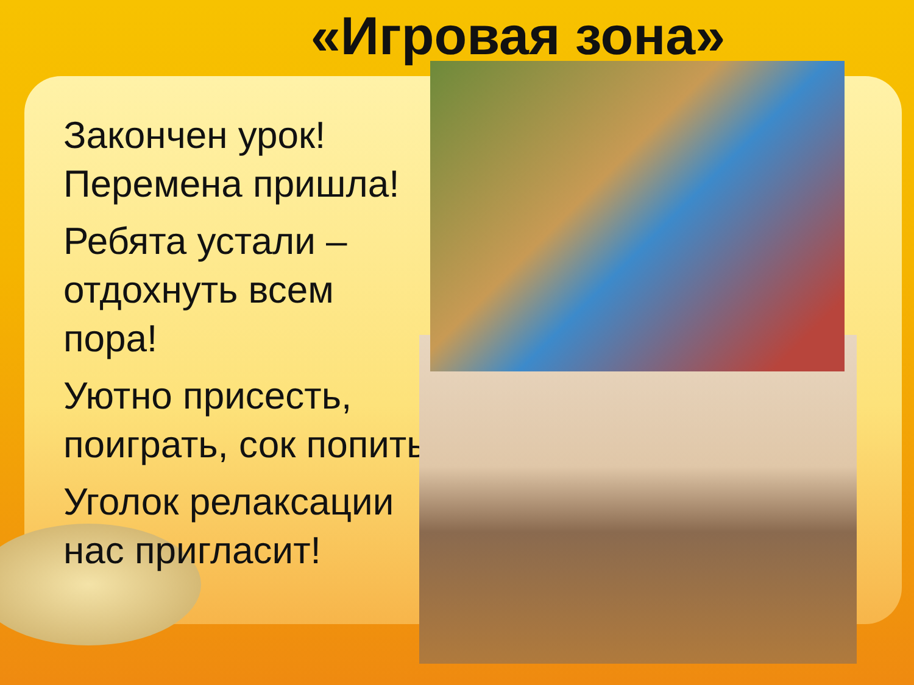«Игровая зона»
Закончен урок!
Перемена пришла!
Ребята устали –
отдохнуть всем
пора!
Уютно присесть,
поиграть, сок попить
Уголок релаксации
нас пригласит!